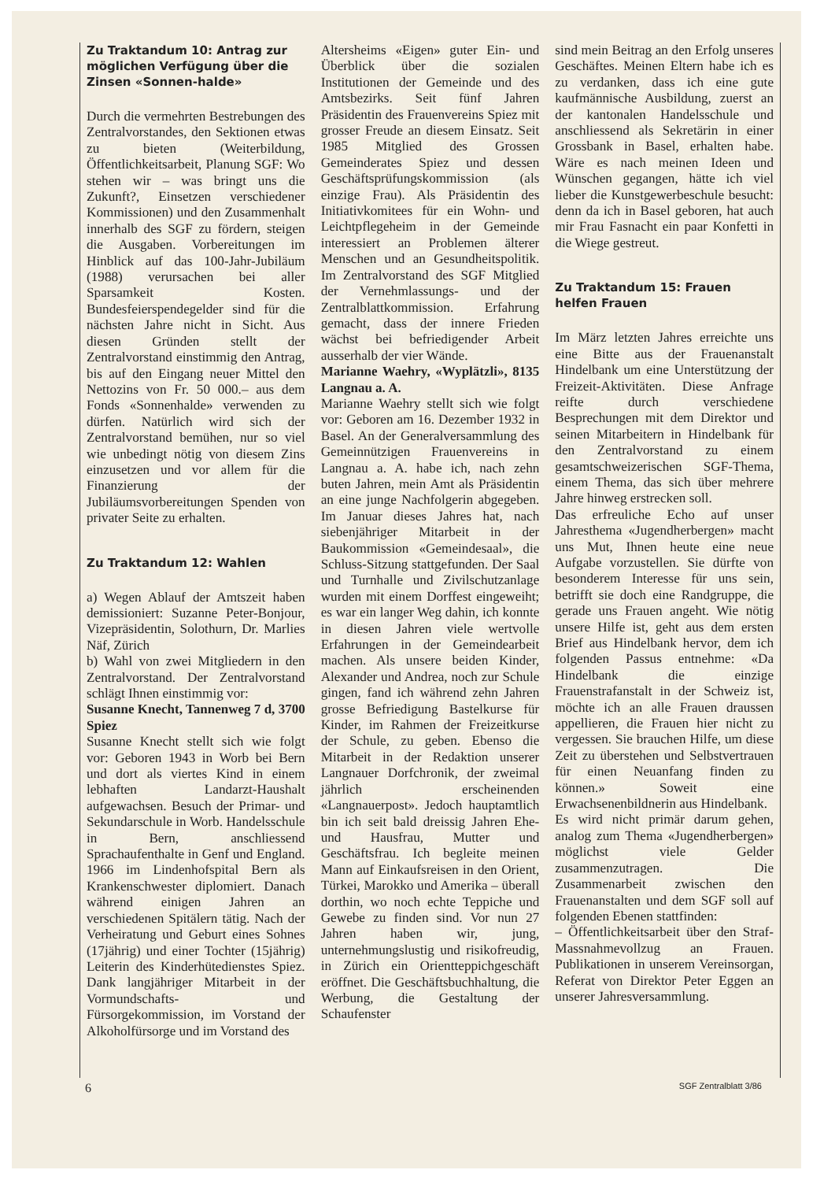Zu Traktandum 10: Antrag zur möglichen Verfügung über die Zinsen «Sonnen-halde»
Durch die vermehrten Bestrebungen des Zentralvorstandes, den Sektionen etwas zu bieten (Weiterbildung, Öffentlichkeitsarbeit, Planung SGF: Wo stehen wir – was bringt uns die Zukunft?, Einsetzen verschiedener Kommissionen) und den Zusammenhalt innerhalb des SGF zu fördern, steigen die Ausgaben. Vorbereitungen im Hinblick auf das 100-Jahr-Jubiläum (1988) verursachen bei aller Sparsamkeit Kosten. Bundesfeierspendegelder sind für die nächsten Jahre nicht in Sicht. Aus diesen Gründen stellt der Zentralvorstand einstimmig den Antrag, bis auf den Eingang neuer Mittel den Nettozins von Fr. 50 000.– aus dem Fonds «Sonnenhalde» verwenden zu dürfen. Natürlich wird sich der Zentralvorstand bemühen, nur so viel wie unbedingt nötig von diesem Zins einzusetzen und vor allem für die Finanzierung der Jubiläumsvorbereitungen Spenden von privater Seite zu erhalten.
Zu Traktandum 12: Wahlen
a) Wegen Ablauf der Amtszeit haben demissioniert: Suzanne Peter-Bonjour, Vizepräsidentin, Solothurn, Dr. Marlies Näf, Zürich
b) Wahl von zwei Mitgliedern in den Zentralvorstand. Der Zentralvorstand schlägt Ihnen einstimmig vor:
Susanne Knecht, Tannenweg 7 d, 3700 Spiez
Susanne Knecht stellt sich wie folgt vor: Geboren 1943 in Worb bei Bern und dort als viertes Kind in einem lebhaften Landarzt-Haushalt aufgewachsen. Besuch der Primar- und Sekundarschule in Worb. Handelsschule in Bern, anschliessend Sprachaufenthalte in Genf und England. 1966 im Lindenhofspital Bern als Krankenschwester diplomiert. Danach während einigen Jahren an verschiedenen Spitälern tätig. Nach der Verheiratung und Geburt eines Sohnes (17jährig) und einer Tochter (15jährig) Leiterin des Kinderhütedienstes Spiez. Dank langjähriger Mitarbeit in der Vormundschafts- und Fürsorgekommission, im Vorstand der Alkoholfürsorge und im Vorstand des
Altersheims «Eigen» guter Ein- und Überblick über die sozialen Institutionen der Gemeinde und des Amtsbezirks. Seit fünf Jahren Präsidentin des Frauenvereins Spiez mit grosser Freude an diesem Einsatz. Seit 1985 Mitglied des Grossen Gemeinderates Spiez und dessen Geschäftsprüfungskommission (als einzige Frau). Als Präsidentin des Initiativkomitees für ein Wohn- und Leichtpflegeheim in der Gemeinde interessiert an Problemen älterer Menschen und an Gesundheitspolitik. Im Zentralvorstand des SGF Mitglied der Vernehmlassungs- und der Zentralblattkommission. Erfahrung gemacht, dass der innere Frieden wächst bei befriedigender Arbeit ausserhalb der vier Wände.
Marianne Waehry, «Wyplätzli», 8135 Langnau a. A.
Marianne Waehry stellt sich wie folgt vor: Geboren am 16. Dezember 1932 in Basel. An der Generalversammlung des Gemeinnützigen Frauenvereins in Langnau a. A. habe ich, nach zehn buten Jahren, mein Amt als Präsidentin an eine junge Nachfolgerin abgegeben. Im Januar dieses Jahres hat, nach siebenjähriger Mitarbeit in der Baukommission «Gemeindesaal», die Schluss-Sitzung stattgefunden. Der Saal und Turnhalle und Zivilschutzanlage wurden mit einem Dorffest eingeweiht; es war ein langer Weg dahin, ich konnte in diesen Jahren viele wertvolle Erfahrungen in der Gemeindearbeit machen. Als unsere beiden Kinder, Alexander und Andrea, noch zur Schule gingen, fand ich während zehn Jahren grosse Befriedigung Bastelkurse für Kinder, im Rahmen der Freizeitkurse der Schule, zu geben. Ebenso die Mitarbeit in der Redaktion unserer Langnauer Dorfchronik, der zweimal jährlich erscheinenden «Langnauerpost». Jedoch hauptamtlich bin ich seit bald dreissig Jahren Ehe- und Hausfrau, Mutter und Geschäftsfrau. Ich begleite meinen Mann auf Einkaufsreisen in den Orient, Türkei, Marokko und Amerika – überall dorthin, wo noch echte Teppiche und Gewebe zu finden sind. Vor nun 27 Jahren haben wir, jung, unternehmungslustig und risikofreudig, in Zürich ein Orientteppichgeschäft eröffnet. Die Geschäftsbuchhaltung, die Werbung, die Gestaltung der Schaufenster
sind mein Beitrag an den Erfolg unseres Geschäftes. Meinen Eltern habe ich es zu verdanken, dass ich eine gute kaufmännische Ausbildung, zuerst an der kantonalen Handelsschule und anschliessend als Sekretärin in einer Grossbank in Basel, erhalten habe. Wäre es nach meinen Ideen und Wünschen gegangen, hätte ich viel lieber die Kunstgewerbeschule besucht: denn da ich in Basel geboren, hat auch mir Frau Fasnacht ein paar Konfetti in die Wiege gestreut.
Zu Traktandum 15: Frauen helfen Frauen
Im März letzten Jahres erreichte uns eine Bitte aus der Frauenanstalt Hindelbank um eine Unterstützung der Freizeit-Aktivitäten. Diese Anfrage reifte durch verschiedene Besprechungen mit dem Direktor und seinen Mitarbeitern in Hindelbank für den Zentralvorstand zu einem gesamtschweizerischen SGF-Thema, einem Thema, das sich über mehrere Jahre hinweg erstrecken soll.
Das erfreuliche Echo auf unser Jahresthema «Jugendherbergen» macht uns Mut, Ihnen heute eine neue Aufgabe vorzustellen. Sie dürfte von besonderem Interesse für uns sein, betrifft sie doch eine Randgruppe, die gerade uns Frauen angeht. Wie nötig unsere Hilfe ist, geht aus dem ersten Brief aus Hindelbank hervor, dem ich folgenden Passus entnehme: «Da Hindelbank die einzige Frauenstrafanstalt in der Schweiz ist, möchte ich an alle Frauen draussen appellieren, die Frauen hier nicht zu vergessen. Sie brauchen Hilfe, um diese Zeit zu überstehen und Selbstvertrauen für einen Neuanfang finden zu können.» Soweit eine Erwachsenenbildnerin aus Hindelbank.
Es wird nicht primär darum gehen, analog zum Thema «Jugendherbergen» möglichst viele Gelder zusammenzutragen. Die Zusammenarbeit zwischen den Frauenanstalten und dem SGF soll auf folgenden Ebenen stattfinden:
– Öffentlichkeitsarbeit über den Straf-Massnahmevollzug an Frauen. Publikationen in unserem Vereinsorgan, Referat von Direktor Peter Eggen an unserer Jahresversammlung.
6 SGF Zentralblatt 3/86